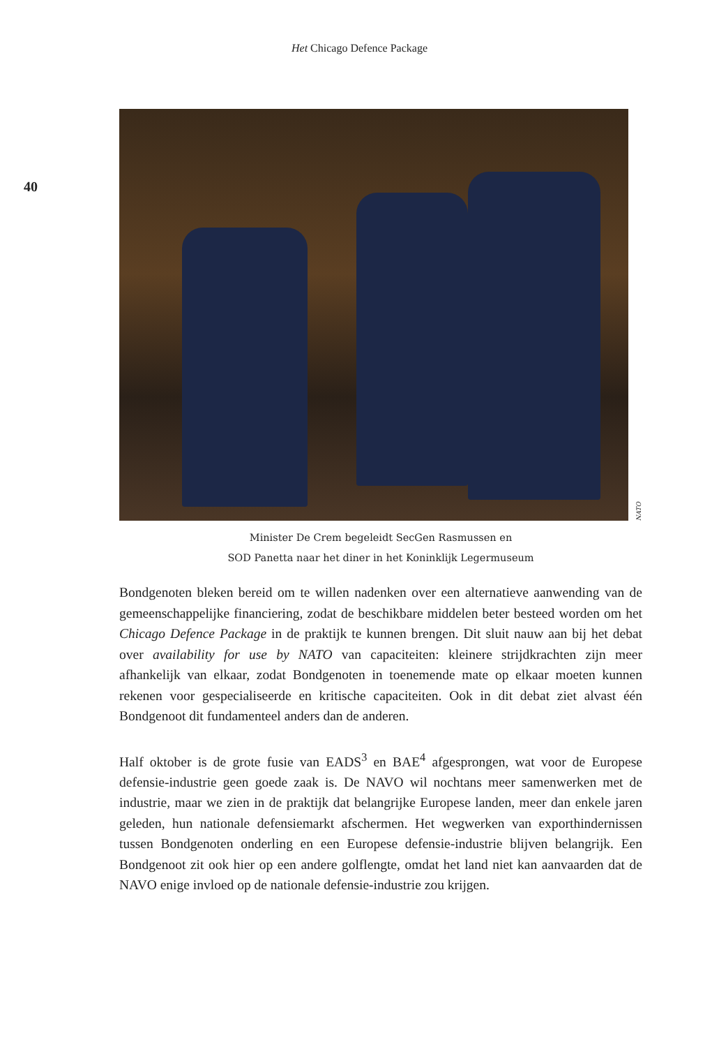Het Chicago Defence Package
40
NATO
Minister De Crem begeleidt SecGen Rasmussen en
SOD Panetta naar het diner in het Koninklijk Legermuseum
Bondgenoten bleken bereid om te willen nadenken over een alternatieve aanwending van de gemeenschappelijke financiering, zodat de beschikbare middelen beter besteed worden om het Chicago Defence Package in de praktijk te kunnen brengen. Dit sluit nauw aan bij het debat over availability for use by NATO van capaciteiten: kleinere strijdkrachten zijn meer afhankelijk van elkaar, zodat Bondgenoten in toenemende mate op elkaar moeten kunnen rekenen voor gespecialiseerde en kritische capaciteiten. Ook in dit debat ziet alvast één Bondgenoot dit fundamenteel anders dan de anderen.
Half oktober is de grote fusie van EADS<sup>3</sup> en BAE<sup>4</sup> afgesprongen, wat voor de Europese defensie-industrie geen goede zaak is. De NAVO wil nochtans meer samenwerken met de industrie, maar we zien in de praktijk dat belangrijke Europese landen, meer dan enkele jaren geleden, hun nationale defensiemarkt afschermen. Het wegwerken van exporthindernissen tussen Bondgenoten onderling en een Europese defensie-industrie blijven belangrijk. Een Bondgenoot zit ook hier op een andere golflengte, omdat het land niet kan aanvaarden dat de NAVO enige invloed op de nationale defensie-industrie zou krijgen.